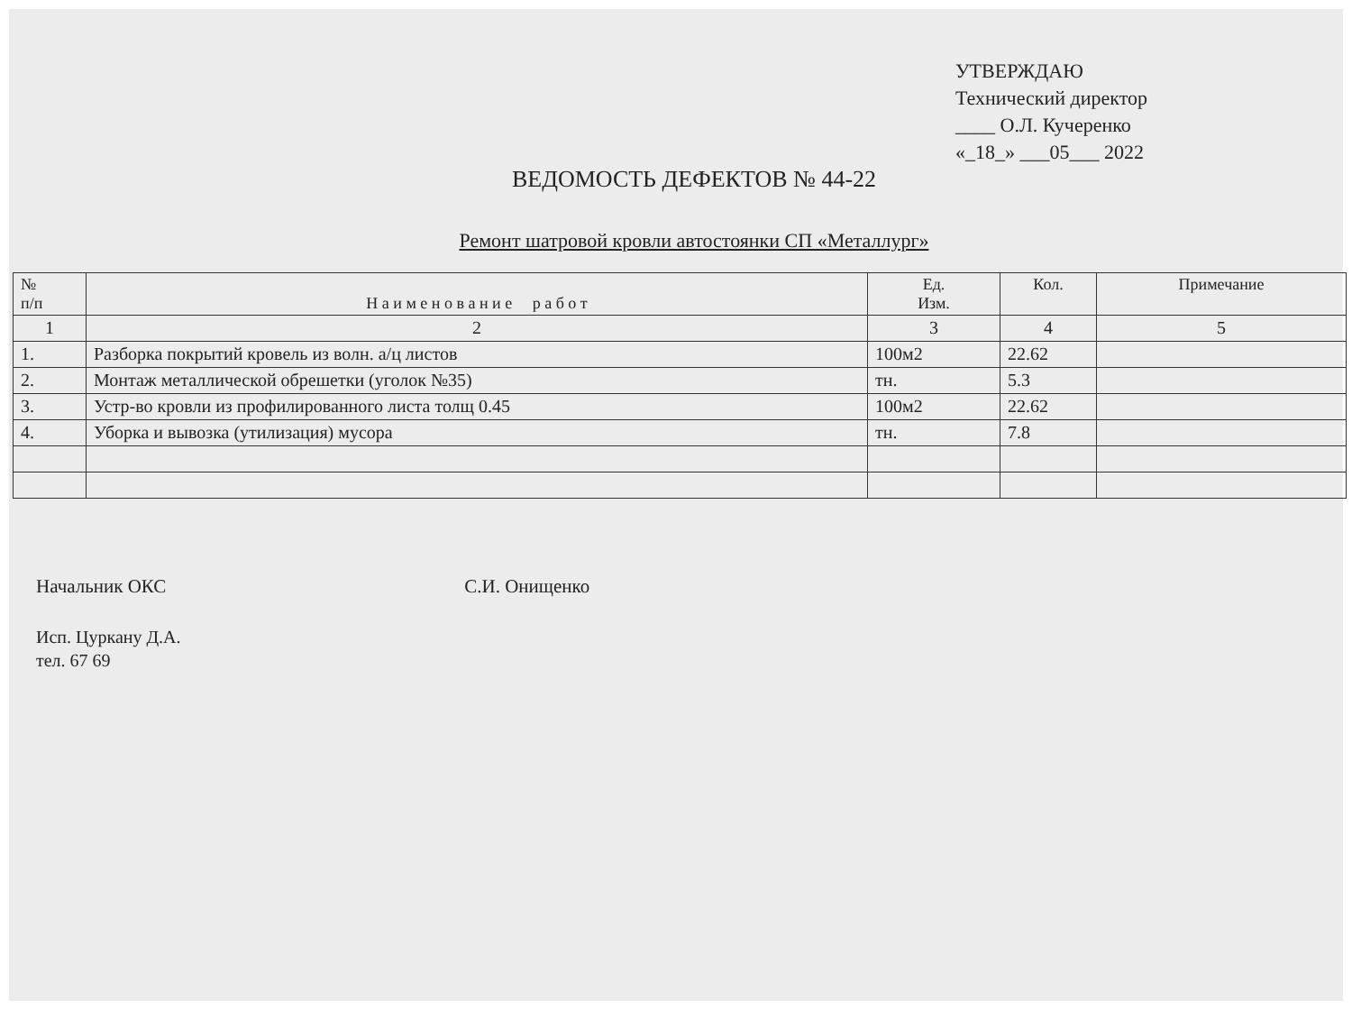УТВЕРЖДАЮ
Технический директор
____ О.Л. Кучеренко
«_18_» ___05___ 2022
ВЕДОМОСТЬ ДЕФЕКТОВ № 44-22
Ремонт шатровой кровли автостоянки СП «Металлург»
| № п/п | Н а и м е н о в а н и е р а б о т | Ед. Изм. | Кол. | Примечание |
| --- | --- | --- | --- | --- |
| 1 | 2 | 3 | 4 | 5 |
| 1. | Разборка покрытий кровель из волн. а/ц листов | 100м2 | 22.62 | |
| 2. | Монтаж металлической обрешетки (уголок №35) | тн. | 5.3 | |
| 3. | Устр-во кровли из профилированного листа толщ 0.45 | 100м2 | 22.62 | |
| 4. | Уборка и вывозка (утилизация) мусора | тн. | 7.8 | |
Начальник ОКС С.И. Онищенко
Исп. Цуркану Д.А.
тел. 67 69